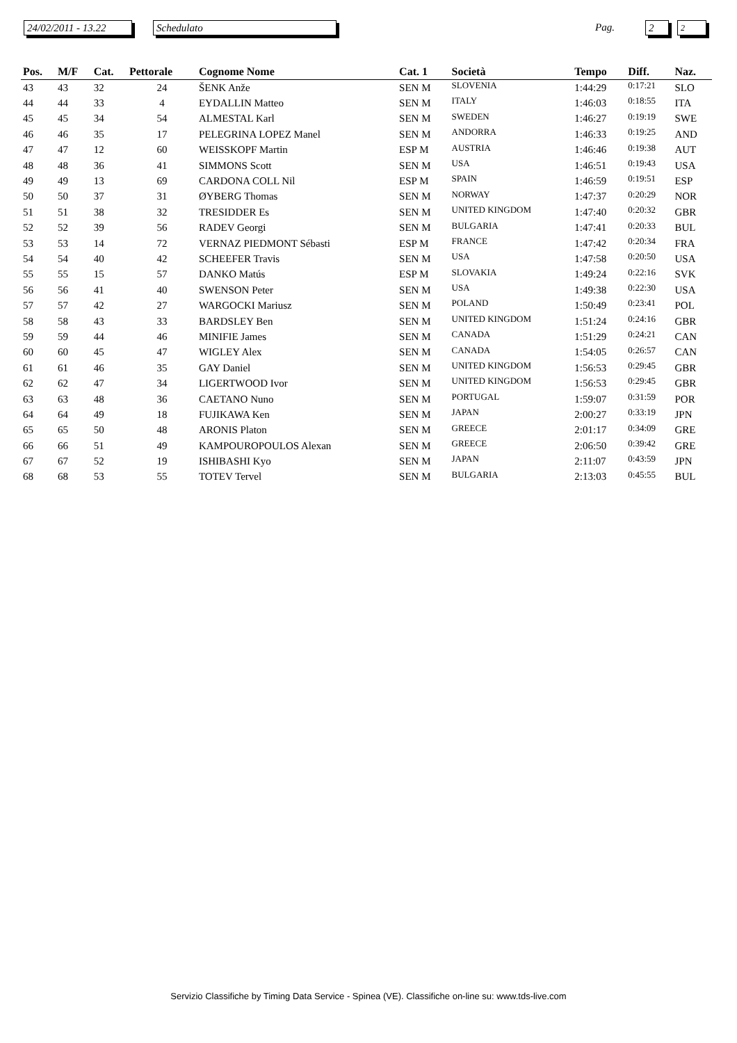24/02/2011 - 13.22
Schedulato Pag. 2 2
| Pos. | M/F | Cat. | Pettorale | Cognome Nome | Cat. 1 | Società | Tempo | Diff. | Naz. |
| --- | --- | --- | --- | --- | --- | --- | --- | --- | --- |
| 43 | 43 | 32 | 24 | ŠENK Anže | SEN M | SLOVENIA | 1:44:29 | 0:17:21 | SLO |
| 44 | 44 | 33 | 4 | EYDALLIN Matteo | SEN M | ITALY | 1:46:03 | 0:18:55 | ITA |
| 45 | 45 | 34 | 54 | ALMESTAL Karl | SEN M | SWEDEN | 1:46:27 | 0:19:19 | SWE |
| 46 | 46 | 35 | 17 | PELEGRINA LOPEZ Manel | SEN M | ANDORRA | 1:46:33 | 0:19:25 | AND |
| 47 | 47 | 12 | 60 | WEISSKOPF Martin | ESP M | AUSTRIA | 1:46:46 | 0:19:38 | AUT |
| 48 | 48 | 36 | 41 | SIMMONS Scott | SEN M | USA | 1:46:51 | 0:19:43 | USA |
| 49 | 49 | 13 | 69 | CARDONA COLL Nil | ESP M | SPAIN | 1:46:59 | 0:19:51 | ESP |
| 50 | 50 | 37 | 31 | ØYBERG Thomas | SEN M | NORWAY | 1:47:37 | 0:20:29 | NOR |
| 51 | 51 | 38 | 32 | TRESIDDER Es | SEN M | UNITED KINGDOM | 1:47:40 | 0:20:32 | GBR |
| 52 | 52 | 39 | 56 | RADEV Georgi | SEN M | BULGARIA | 1:47:41 | 0:20:33 | BUL |
| 53 | 53 | 14 | 72 | VERNAZ PIEDMONT Sébasti | ESP M | FRANCE | 1:47:42 | 0:20:34 | FRA |
| 54 | 54 | 40 | 42 | SCHEEFER Travis | SEN M | USA | 1:47:58 | 0:20:50 | USA |
| 55 | 55 | 15 | 57 | DANKO Matús | ESP M | SLOVAKIA | 1:49:24 | 0:22:16 | SVK |
| 56 | 56 | 41 | 40 | SWENSON Peter | SEN M | USA | 1:49:38 | 0:22:30 | USA |
| 57 | 57 | 42 | 27 | WARGOCKI Mariusz | SEN M | POLAND | 1:50:49 | 0:23:41 | POL |
| 58 | 58 | 43 | 33 | BARDSLEY Ben | SEN M | UNITED KINGDOM | 1:51:24 | 0:24:16 | GBR |
| 59 | 59 | 44 | 46 | MINIFIE James | SEN M | CANADA | 1:51:29 | 0:24:21 | CAN |
| 60 | 60 | 45 | 47 | WIGLEY Alex | SEN M | CANADA | 1:54:05 | 0:26:57 | CAN |
| 61 | 61 | 46 | 35 | GAY Daniel | SEN M | UNITED KINGDOM | 1:56:53 | 0:29:45 | GBR |
| 62 | 62 | 47 | 34 | LIGERTWOOD Ivor | SEN M | UNITED KINGDOM | 1:56:53 | 0:29:45 | GBR |
| 63 | 63 | 48 | 36 | CAETANO Nuno | SEN M | PORTUGAL | 1:59:07 | 0:31:59 | POR |
| 64 | 64 | 49 | 18 | FUJIKAWA Ken | SEN M | JAPAN | 2:00:27 | 0:33:19 | JPN |
| 65 | 65 | 50 | 48 | ARONIS Platon | SEN M | GREECE | 2:01:17 | 0:34:09 | GRE |
| 66 | 66 | 51 | 49 | KAMPOUROPOULOS Alexan | SEN M | GREECE | 2:06:50 | 0:39:42 | GRE |
| 67 | 67 | 52 | 19 | ISHIBASHI Kyo | SEN M | JAPAN | 2:11:07 | 0:43:59 | JPN |
| 68 | 68 | 53 | 55 | TOTEV Tervel | SEN M | BULGARIA | 2:13:03 | 0:45:55 | BUL |
Servizio Classifiche by Timing Data Service - Spinea (VE). Classifiche on-line su: www.tds-live.com